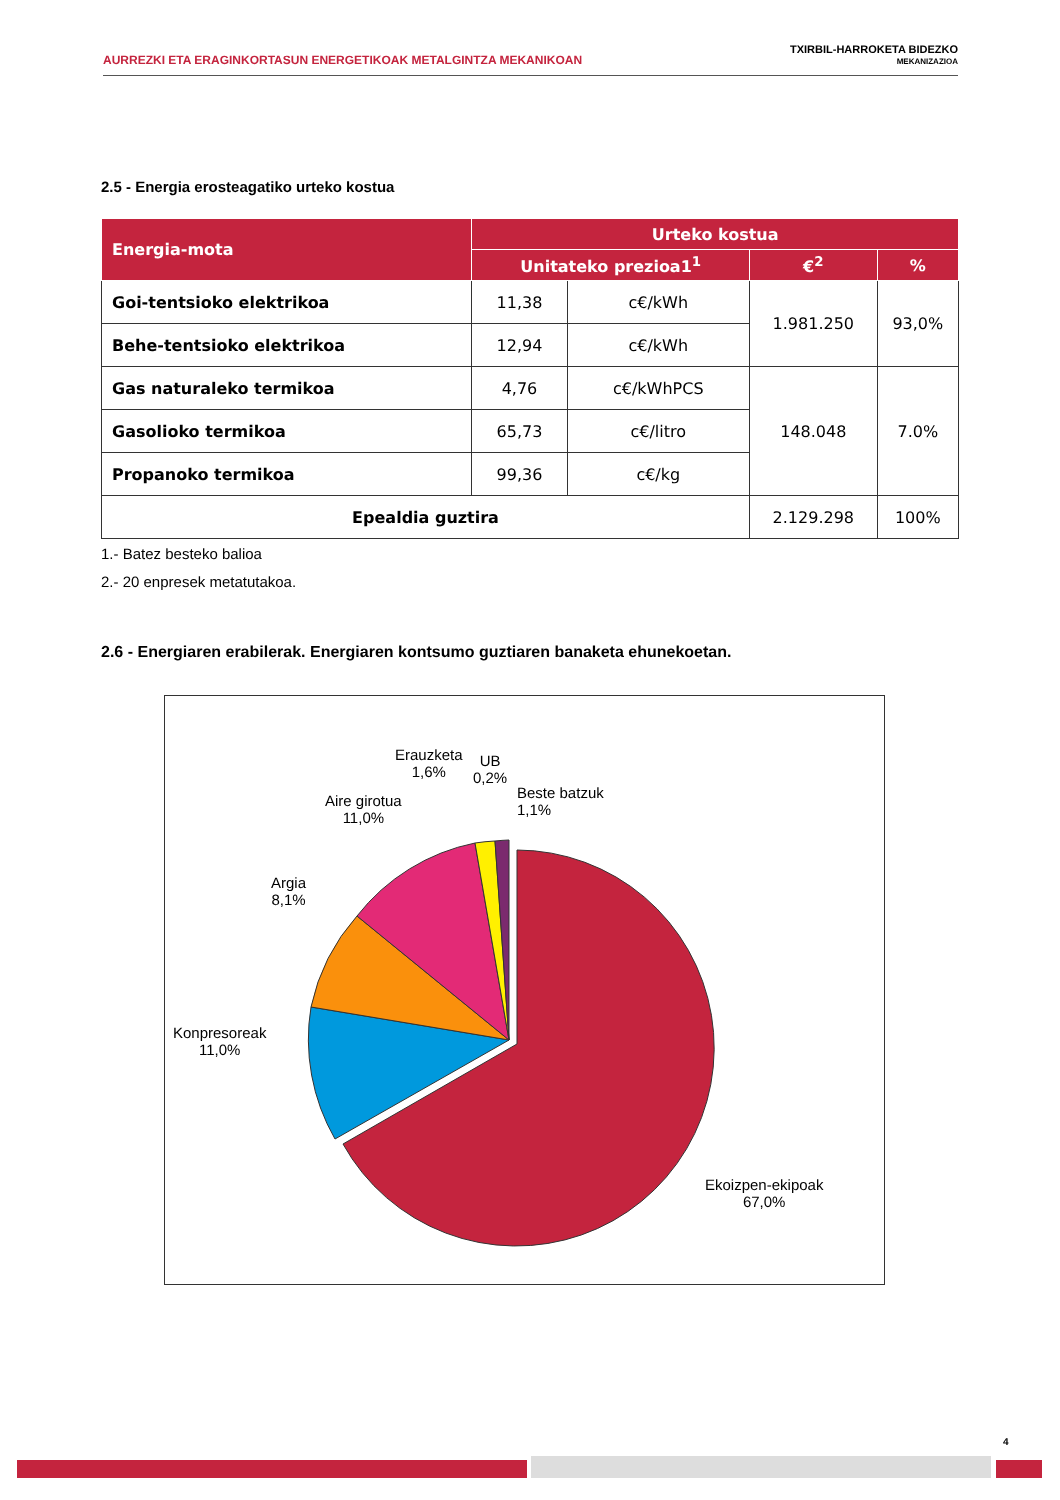AURREZKI ETA ERAGINKORTASUN ENERGETIKOAK METALGINTZA MEKANIKOAN
TXIRBIL-HARROKETA BIDEZKO
MEKANIZAZIOA
2.5 - Energia erosteagatiko urteko kostua
| Energia-mota | Urteko kostua | | | |
| --- | --- | --- | --- | --- |
| | Unitateko prezioa1<sup>1</sup> | | €<sup>2</sup> | % |
| Goi-tentsioko elektrikoa | 11,38 | c€/kWh | 1.981.250 | 93,0% |
| Behe-tentsioko elektrikoa | 12,94 | c€/kWh | | |
| Gas naturaleko termikoa | 4,76 | c€/kWhPCS | 148.048 | 7.0% |
| Gasolioko termikoa | 65,73 | c€/litro | | |
| Propanoko termikoa | 99,36 | c€/kg | | |
| Epealdia guztira | | | 2.129.298 | 100% |
1.- Batez besteko balioa
2.- 20 enpresek metatutakoa.
2.6 - Energiaren erabilerak. Energiaren kontsumo guztiaren banaketa ehunekoetan.
Erauzketa
1,6%
UB
0,2%
Beste batzuk
1,1%
Aire girotua
11,0%
Argia
8,1%
Konpresoreak
11,0%
Ekoizpen-ekipoak
67,0%
4